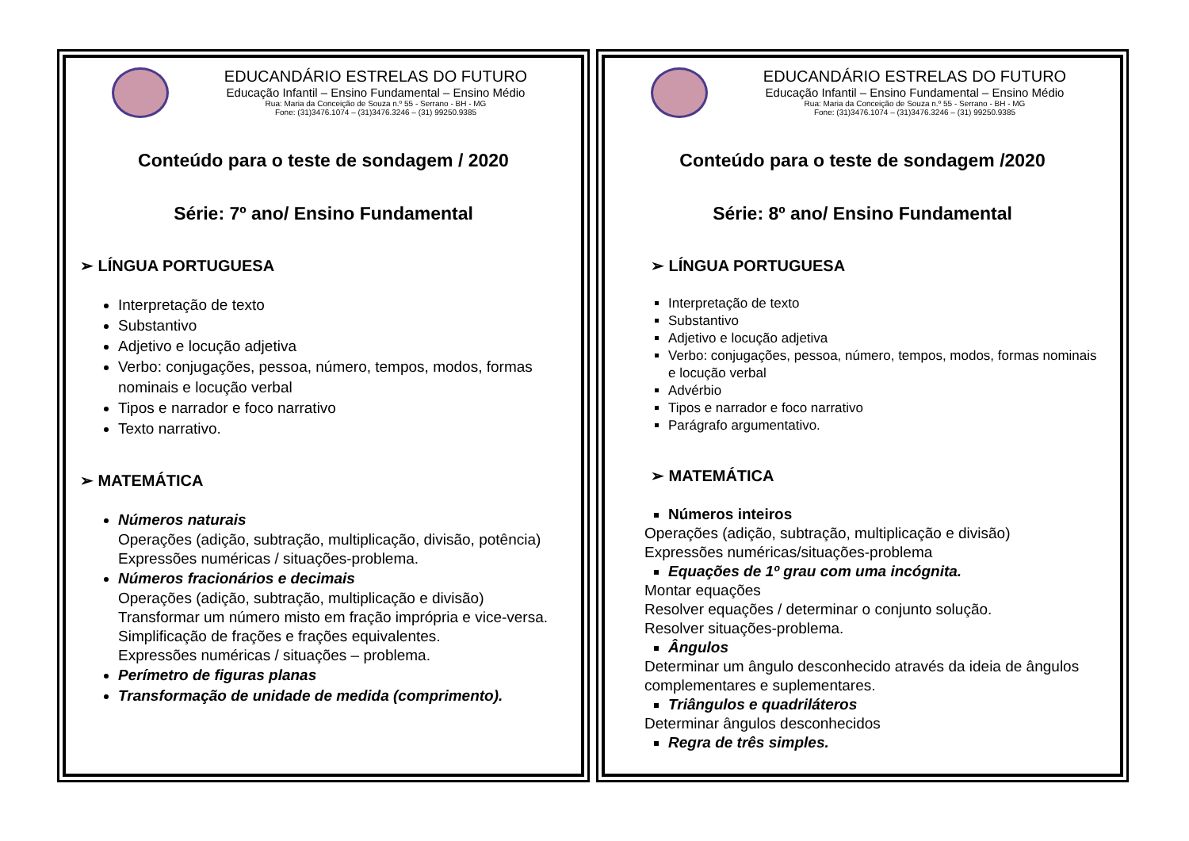EDUCANDÁRIO ESTRELAS DO FUTURO
Educação Infantil – Ensino Fundamental – Ensino Médio
Rua: Maria da Conceição de Souza n.º 55 - Serrano - BH - MG
Fone: (31)3476.1074 – (31)3476.3246 – (31) 99250.9385
Conteúdo para o teste de sondagem / 2020
Série: 7º ano/ Ensino Fundamental
➢ LÍNGUA PORTUGUESA
Interpretação de texto
Substantivo
Adjetivo e locução adjetiva
Verbo: conjugações, pessoa, número, tempos, modos, formas nominais e locução verbal
Tipos e narrador e foco narrativo
Texto narrativo.
➢ MATEMÁTICA
Números naturais
Operações (adição, subtração, multiplicação, divisão, potência)
Expressões numéricas / situações-problema.
Números fracionários e decimais
Operações (adição, subtração, multiplicação e divisão)
Transformar um número misto em fração imprópria e vice-versa.
Simplificação de frações e frações equivalentes.
Expressões numéricas / situações – problema.
Perímetro de figuras planas
Transformação de unidade de medida (comprimento).
EDUCANDÁRIO ESTRELAS DO FUTURO
Educação Infantil – Ensino Fundamental – Ensino Médio
Rua: Maria da Conceição de Souza n.º 55 - Serrano - BH - MG
Fone: (31)3476.1074 – (31)3476.3246 – (31) 99250.9385
Conteúdo para o teste de sondagem /2020
Série: 8º ano/ Ensino Fundamental
➢ LÍNGUA PORTUGUESA
Interpretação de texto
Substantivo
Adjetivo e locução adjetiva
Verbo: conjugações, pessoa, número, tempos, modos, formas nominais e locução verbal
Advérbio
Tipos e narrador e foco narrativo
Parágrafo argumentativo.
➢ MATEMÁTICA
Números inteiros
Operações (adição, subtração, multiplicação e divisão)
Expressões numéricas/situações-problema
Equações de 1º grau com uma incógnita.
Montar equações
Resolver equações / determinar o conjunto solução.
Resolver situações-problema.
Ângulos
Determinar um ângulo desconhecido através da ideia de ângulos complementares e suplementares.
Triângulos e quadriláteros
Determinar ângulos desconhecidos
Regra de três simples.